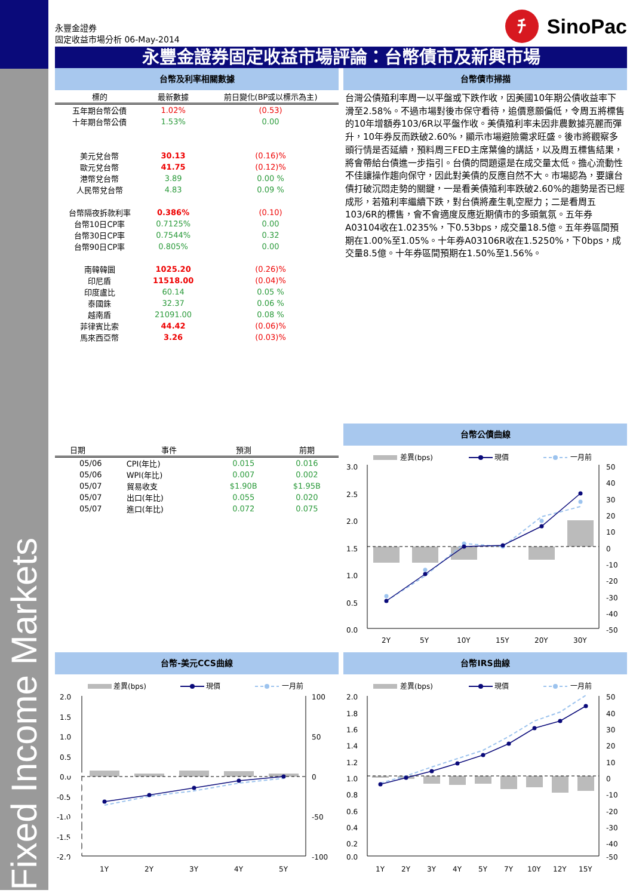Fixed Income Markets Frontier
永豐金證券
固定收益市場分析 06-May-2014
ﾁ
SinoPac
永豐金證券固定收益市場評論：台幣債市及新興市場
台幣及利率相關數據
| 標的 | 最新數據 | 前日變化(BP或以標示為主) |
| --- | --- | --- |
| 五年期台幣公債 | 1.02% | (0.53) |
| 十年期台幣公債 | 1.53% | 0.00 |
| 美元兌台幣 | 30.13 | (0.16)% |
| 歐元兌台幣 | 41.75 | (0.12)% |
| 港幣兌台幣 | 3.89 | 0.00 % |
| 人民幣兌台幣 | 4.83 | 0.09 % |
| 台幣隔夜拆款利率 | 0.386% | (0.10) |
| 台幣10日CP率 | 0.7125% | 0.00 |
| 台幣30日CP率 | 0.7544% | 0.32 |
| 台幣90日CP率 | 0.805% | 0.00 |
| 南韓韓圜 | 1025.20 | (0.26)% |
| 印尼盾 | 11518.00 | (0.04)% |
| 印度盧比 | 60.14 | 0.05 % |
| 泰國銖 | 32.37 | 0.06 % |
| 越南盾 | 21091.00 | 0.08 % |
| 菲律賓比索 | 44.42 | (0.06)% |
| 馬來西亞幣 | 3.26 | (0.03)% |
| 日期 | 事件 | 預測 | 前期 |
| --- | --- | --- | --- |
| 05/06 | CPI(年比) | 0.015 | 0.016 |
| 05/06 | WPI(年比) | 0.007 | 0.002 |
| 05/07 | 貿易收支 | $1.90B | $1.95B |
| 05/07 | 出口(年比) | 0.055 | 0.020 |
| 05/07 | 進口(年比) | 0.072 | 0.075 |
台幣債市掃描
台灣公債殖利率周一以平盤或下跌作收，因美國10年期公債收益率下滑至2.58%。不過市場對後市保守看待，追價意願偏低，令周五將標售的10年增額券103/6R以平盤作收。美債殖利率未因非農數據亮麗而彈升，10年券反而跌破2.60%，顯示市場避險需求旺盛。後市將觀察多頭行情是否延續，預料周三FED主席葉倫的講話，以及周五標售結果，將會帶給台債進一步指引。台債的問題還是在成交量太低。擔心流動性不佳讓操作趨向保守，因此對美債的反應自然不大。市場認為，要讓台債打破沉悶走勢的關鍵，一是看美債殖利率跌破2.60%的趨勢是否已經成形，若殖利率繼續下跌，對台債將產生軋空壓力；二是看周五103/6R的標售，會不會適度反應近期債市的多頭氣氛。五年券A03104收在1.0235%，下0.53bps，成交量18.5億。五年券區間預期在1.00%至1.05%。十年券A03106R收在1.5250%，下0bps，成交量8.5億。十年券區間預期在1.50%至1.56%。
台幣公債曲線
差異(bps)
現價
一月前
3.0
2.5
2.0
1.5
1.0
0.5
0.0
50
40
30
20
10
0
-10
-20
-30
-40
-50
2Y
5Y
10Y
15Y
20Y
30Y
台幣-美元CCS曲線
差異(bps)
現價
一月前
2.0
1.5
1.0
0.5
0.0
-0.5
-1.0
-1.5
-2.0
100
50
0
-50
-100
1Y
2Y
3Y
4Y
5Y
台幣IRS曲線
差異(bps)
現價
一月前
2.0
1.8
1.6
1.4
1.2
1.0
0.8
0.6
0.4
0.2
0.0
50
40
30
20
10
0
-10
-20
-30
-40
-50
1Y
2Y
3Y
4Y
5Y
7Y
10Y
12Y
15Y